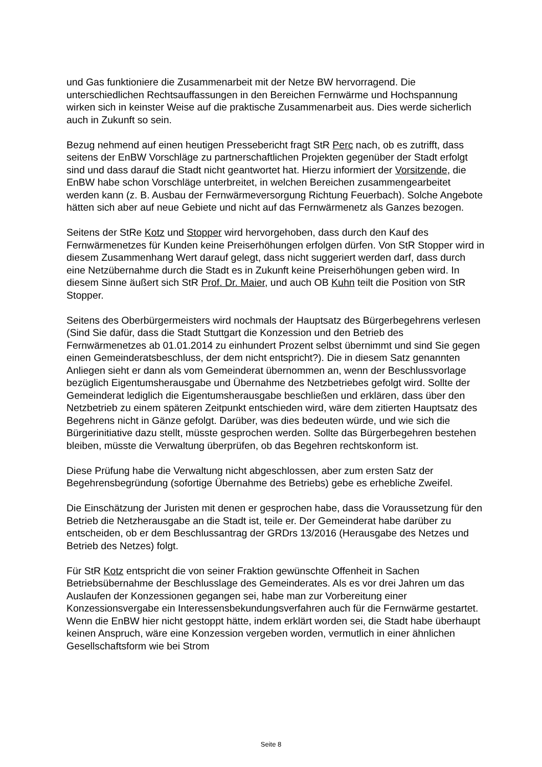und Gas funktioniere die Zusammenarbeit mit der Netze BW hervorragend. Die unterschiedlichen Rechtsauffassungen in den Bereichen Fernwärme und Hochspannung wirken sich in keinster Weise auf die praktische Zusammenarbeit aus. Dies werde sicherlich auch in Zukunft so sein.
Bezug nehmend auf einen heutigen Pressebericht fragt StR Perc nach, ob es zutrifft, dass seitens der EnBW Vorschläge zu partnerschaftlichen Projekten gegenüber der Stadt erfolgt sind und dass darauf die Stadt nicht geantwortet hat. Hierzu informiert der Vorsitzende, die EnBW habe schon Vorschläge unterbreitet, in welchen Bereichen zusammengearbeitet werden kann (z. B. Ausbau der Fernwärmeversorgung Richtung Feuerbach). Solche Angebote hätten sich aber auf neue Gebiete und nicht auf das Fernwärmenetz als Ganzes bezogen.
Seitens der StRe Kotz und Stopper wird hervorgehoben, dass durch den Kauf des Fernwärmenetzes für Kunden keine Preiserhöhungen erfolgen dürfen. Von StR Stopper wird in diesem Zusammenhang Wert darauf gelegt, dass nicht suggeriert werden darf, dass durch eine Netzübernahme durch die Stadt es in Zukunft keine Preiserhöhungen geben wird. In diesem Sinne äußert sich StR Prof. Dr. Maier, und auch OB Kuhn teilt die Position von StR Stopper.
Seitens des Oberbürgermeisters wird nochmals der Hauptsatz des Bürgerbegehrens verlesen (Sind Sie dafür, dass die Stadt Stuttgart die Konzession und den Betrieb des Fernwärmenetzes ab 01.01.2014 zu einhundert Prozent selbst übernimmt und sind Sie gegen einen Gemeinderatsbeschluss, der dem nicht entspricht?). Die in diesem Satz genannten Anliegen sieht er dann als vom Gemeinderat übernommen an, wenn der Beschlussvorlage bezüglich Eigentumsherausgabe und Übernahme des Netzbetriebes gefolgt wird. Sollte der Gemeinderat lediglich die Eigentumsherausgabe beschließen und erklären, dass über den Netzbetrieb zu einem späteren Zeitpunkt entschieden wird, wäre dem zitierten Hauptsatz des Begehrens nicht in Gänze gefolgt. Darüber, was dies bedeuten würde, und wie sich die Bürgerinitiative dazu stellt, müsste gesprochen werden. Sollte das Bürgerbegehren bestehen bleiben, müsste die Verwaltung überprüfen, ob das Begehren rechtskonform ist.
Diese Prüfung habe die Verwaltung nicht abgeschlossen, aber zum ersten Satz der Begehrensbegründung (sofortige Übernahme des Betriebs) gebe es erhebliche Zweifel.
Die Einschätzung der Juristen mit denen er gesprochen habe, dass die Voraussetzung für den Betrieb die Netzherausgabe an die Stadt ist, teile er. Der Gemeinderat habe darüber zu entscheiden, ob er dem Beschlussantrag der GRDrs 13/2016 (Herausgabe des Netzes und Betrieb des Netzes) folgt.
Für StR Kotz entspricht die von seiner Fraktion gewünschte Offenheit in Sachen Betriebsübernahme der Beschlusslage des Gemeinderates. Als es vor drei Jahren um das Auslaufen der Konzessionen gegangen sei, habe man zur Vorbereitung einer Konzessionsvergabe ein Interessensbekundungsverfahren auch für die Fernwärme gestartet. Wenn die EnBW hier nicht gestoppt hätte, indem erklärt worden sei, die Stadt habe überhaupt keinen Anspruch, wäre eine Konzession vergeben worden, vermutlich in einer ähnlichen Gesellschaftsform wie bei Strom
Seite 8